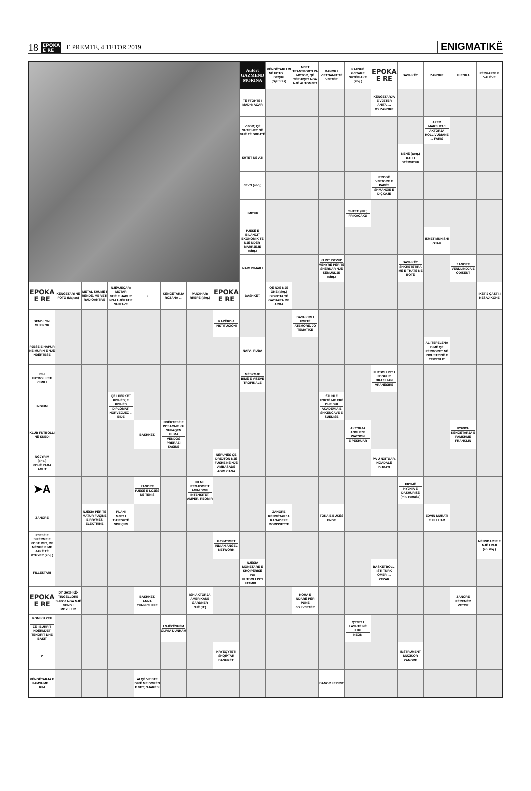18 EPOKA
E RE E PREMTE, 4 TETOR 2019 ENIGMATIKË
| | | | | | | | | Autor: GAZMEND MORINA | KËNGËTARI I RI NË FOTO ...... BEQIRI (Djathtas) | MJET TRANSPORTI PA MOTOR, QË TËRHIQET NGA NJË AUTOMJET | BANOR I VIETNAMIT TË VJETËR | KAFSHË GJITARE SHTËPIAKE (shq.) | EPOKA E RE | BASHKËT. | ZANORE | FLEGRA | PËRHAPJE E VALËVE |
| | | | | | | | | TË FTOHTË I MADH; ACAR | | | | | KËNGËTARJA E VJETËR ANITA .... DY ZANORE | | | | |
| | | | | | | | | VIJOR; QË SHTRIHET NË VIJË TË DREJTË | | | | | | | AZEM MAKSUTAJ AKTORJA HOLLIVUDIANE ... FARIS | | |
| | | | | | | | | SHTET NË AZI | | | | | | NËNË (turq.) KALI I STËRVITUR | | | |
| | | | | | | | | JEVG (shq.) | | | | | RROGË VJETORE E PAPËS SHMANGIE E DIÇKAJE | | | | |
| | | | | | | | | I MITUR | | | | SHTETI (FR.) FRIKACAKU | | | | | |
| | | | | | | | | PJESË E BILANCIT EKONOMIK TË NJË NDËR-MARRJEJE (shq.) | | | | | | | ISMET MUNISHI GJAH | | |
| | | | | | | | | NAIM ISMAILI | | | KLINT ISTVUD MËNYRË PËR TË SHËRUAR NJË SËMUNDJE (shq.) | | | BASHKËT. SHKRETËTIRA MË E THATË NË BOTË | | ZANORE VENDLINDJA E ODISEUT | |
| EPOKA E RE | KËNGËTARI NË FOTO (Majtas) | METAL SHUMË I RËNDË, ME VETI RADIOAKTIVE | NJËVJEÇAR; MOTAR VIJË E HAPUR NGA UJËRAT E SHIRAVE | ↓ | KËNGËTARJA ROZANA .... | PANXHAR; RREPË (shq.) | EPOKA E RE | BASHKËT. | QË NXË NJË OKË (shq.) BISKOTA TË GATUARA ME ARRA | | | | | | | | I KËTIJ ÇASTI, I KËSAJ KOHE |
| BEND I YNI MUZIKOR | | | | | | | KAPËRDIJ INSTITUCIONI | | | BASHKIMI I FORTË ATEMORE, JO TEMATIKE | | | | | | | |
| PJESË E HAPUR NË MURIN E NJË NDËRTESE | | | | | | | | NAPA, RUBA | | | | | | | ALI TEPELENA BIMË QË PËRDORET NË INDUSTRINË E TEKSTILIT | | |
| ISH FUTBOLLISTI CIMILI | | | | | | | | MËSYMJE BIMË E VISEVE TROPIKALE | | | | | FUTBOLLIST I NJOHUR BRAZILIAN VRANËSIRË | | | | |
| INDIUM | | | QË I PËRKET KISHËS; E KISHËS DIPLOMATI NORVEGJEZ ... EIDE | | | | | | | | STUHI E FORTË ME ERË DHE SHI AKADEMIA E SHKENCAVE E SUEDISË | | | | | | |
| KLUB FUTBOLLI NË SUEDI | | | | BASHKËT. | NDËRTESË E POSAÇME KU SHFAQEN FILMA VENDOS PRERAZI SASINË | | | | | | | AKTORJA ANGLEZE WATSON E PESHUAR | | | | IPSVICH KËNGËTARJA E FAMSHME FRANKLIN | |
| NGJYRIM (shq.) KOHË PARA AGUT | | | | | | | NËPUNËS QË DREJTON NJË FUSHË NË NJË AMBASADË AGIM CANA | | | | | | PA U NXITUAR, NGADALË DUKATI | | | | |
| ➤A | | | | ZANORE PJESË E LOJËS NË TENIS | | FILM I REGJISORIT AGIM SOPI INTENSITET, AMPER, REOMIR | | | | | | | | FRYMË HYJNIA E DASHURISË (mit. romake) | | | |
| ZANORE | | NJËSIA PËR TË MATUR FUQINË E RRYMËS ELEKTRIKE | PLANI MJET I THJESHTË NDRIÇIMI | | | | | | ZANORE KËNGËTARJA KANADEZE MORISSETTE | | TOKA E BUKËS ENDE | | | | EDVIN MURATI E FILLUAR | | |
| PJESË E SIPËRME E KOSTUMIT, ME MËNGË E ME JAKË TË KTHYER (shq.) | | | | | | | GJYMTIMET INDIAN ANGEL NETWORK | | | | | | | | | | NËNNDARJE E NJË LIGJI (sh.shq.) |
| FILLESTARI | | | | | | | | NJËSIA MONETARE E SHQIPËRISË ISH FUTBOLLISTI FATMIR .... | | | | | BASKETBOLL-ISTI TURK OMER .... ZEZAK | | | | |
| EPOKA E RE | DY BASHKË-TINGËLLORE SHKOJ NGA NJË VEND I MBYLLUR | | | BASHKËT. ANNA TUNNICLIFFE | | ISH AKTORJA AMERIKANE GARDNER NJË (IT.) | | | | KOHA E NDARË PËR PUNË JO I VJETËR | | | | | | ZANORE PËREMËR VETOR | |
| KOMIKU ZEF .... ZË I BURRIT NDËRMJET TENORIT DHE BASIT | | | | | I NJËZËSHËM OLIVIA DUNHAM | | | | | | | QYTET I LASHTË NË ILIRI NEON | | | | | |
| ➤ | | | | | | | KRYEQYTETI SHQIPTAR BASHKËT. | | | | | | | INSTRUMENT MUZIKOR ZANORE | | | |
| KËNGËTARJA E FAMSHME ... KIM | | | | AI QË VRISTE DIKË ME DORËN E VET; GJAKËSI | | | | | | | BANOR I EPIRIT | | | | | | |